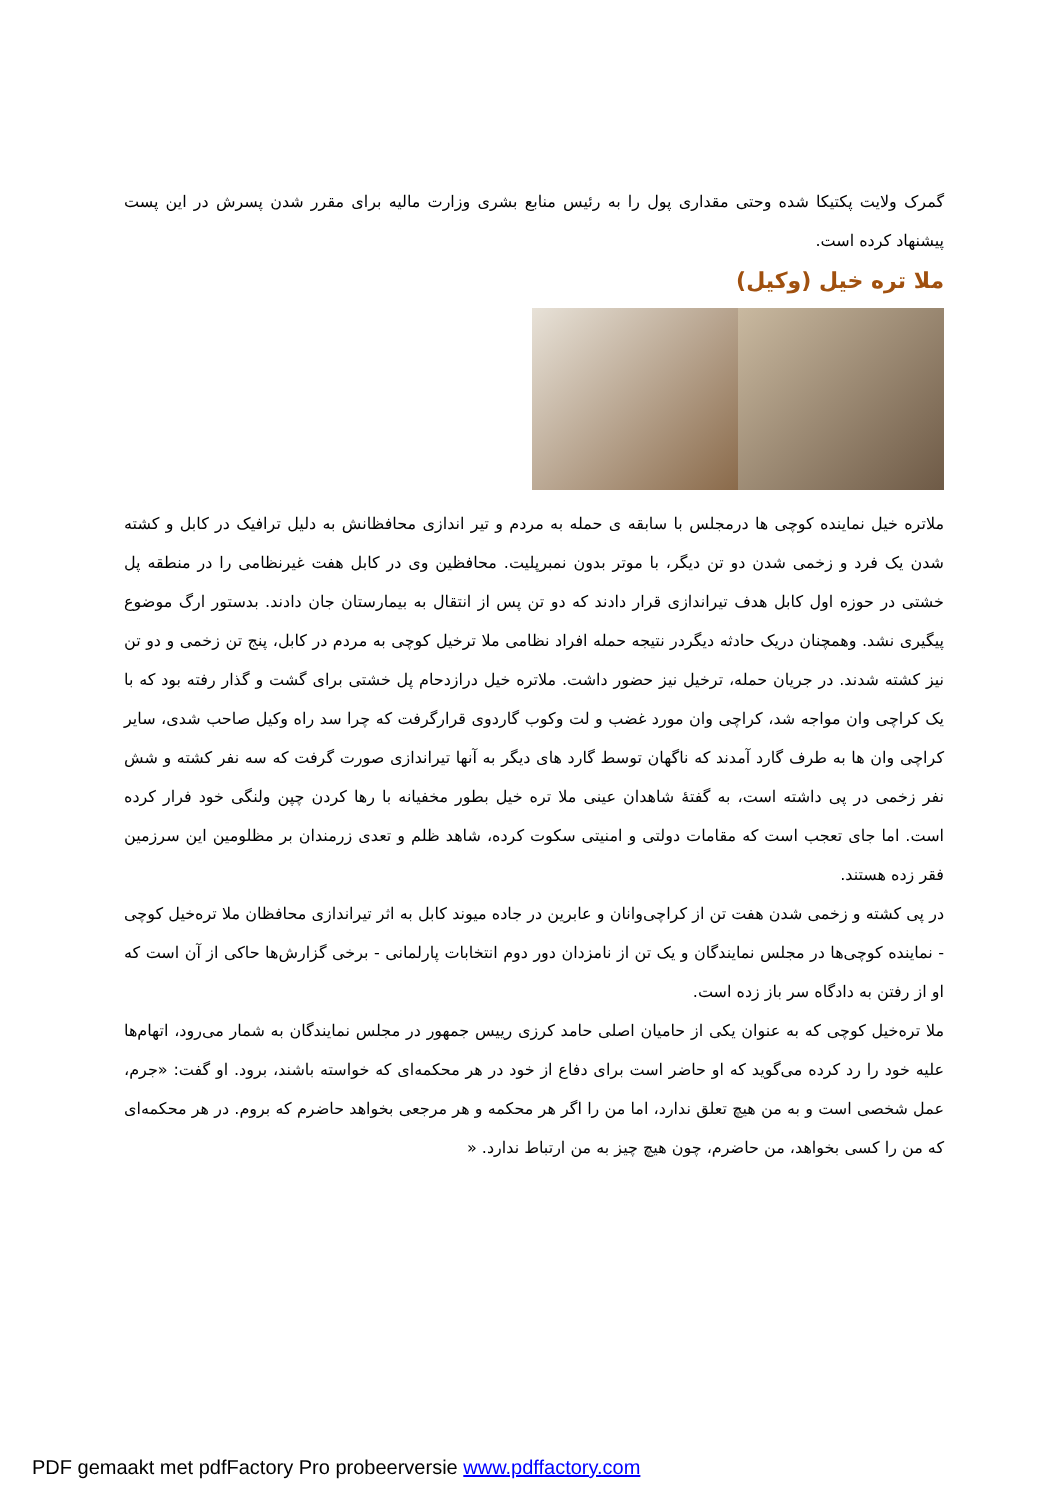گمرک ولایت پکتیکا شده وحتی مقداری پول را به رئیس منابع بشری وزارت مالیه برای مقرر شدن پسرش در این پست پیشنهاد کرده است.
ملا تره خیل (وکیل)
ملاتره خیل نماینده کوچی ها درمجلس با سابقه ی حمله به مردم و تیر اندازی محافظانش به دلیل ترافیک در کابل و کشته شدن یک فرد و زخمی شدن دو تن دیگر، با موتر بدون نمبرپلیت. محافظین وی در کابل هفت غیرنظامی را در منطقه پل خشتی در حوزه اول کابل هدف تیراندازی قرار دادند که دو تن پس از انتقال به بیمارستان جان دادند. بدستور ارگ موضوع پیگیری نشد. وهمچنان دریک حادثه دیگردر نتیجه حمله افراد نظامی ملا ترخیل کوچی به مردم در کابل، پنج تن زخمی و دو تن نیز کشته شدند. در جریان حمله، ترخیل نیز حضور داشت. ملاتره خیل درازدحام پل خشتی برای گشت و گذار رفته بود که با یک کراچی وان مواجه شد، کراچی وان مورد غضب و لت وکوب گاردوی قرارگرفت که چرا سد راه وکیل صاحب شدی، سایر کراچی وان ها به طرف گارد آمدند که ناگهان توسط گارد های دیگر به آنها تیراندازی صورت گرفت که سه نفر کشته و شش نفر زخمی در پی داشته است، به گفتهٔ شاهدان عینی ملا تره خیل بطور مخفیانه با رها کردن چپن ولنگی خود فرار کرده است. اما جای تعجب است که مقامات دولتی و امنیتی سکوت کرده، شاهد ظلم و تعدی زرمندان بر مظلومین این سرزمین فقر زده هستند.
در پی کشته و زخمی شدن هفت تن از کراچی‌وانان و عابرین در جاده میوند کابل به اثر تیراندازی محافظان ملا تره‌خیل کوچی - نماینده کوچی‌ها در مجلس نمایندگان و یک تن از نامزدان دور دوم انتخابات پارلمانی - برخی گزارش‌ها حاکی از آن است که او از رفتن به دادگاه سر باز زده است.
ملا تره‌خیل کوچی که به عنوان یکی از حامیان اصلی حامد کرزی رییس جمهور در مجلس نمایندگان به شمار می‌رود، اتهام‌ها علیه خود را رد کرده می‌گوید که او حاضر است برای دفاع از خود در هر محکمه‌ای که خواسته باشند، برود. او گفت: «جرم، عمل شخصی است و به من هیچ تعلق ندارد، اما من را اگر هر محکمه و هر مرجعی بخواهد حاضرم که بروم. در هر محکمه‌ای که من را کسی بخواهد، من حاضرم، چون هیچ چیز به من ارتباط ندارد. «
PDF gemaakt met pdfFactory Pro probeerversie www.pdffactory.com